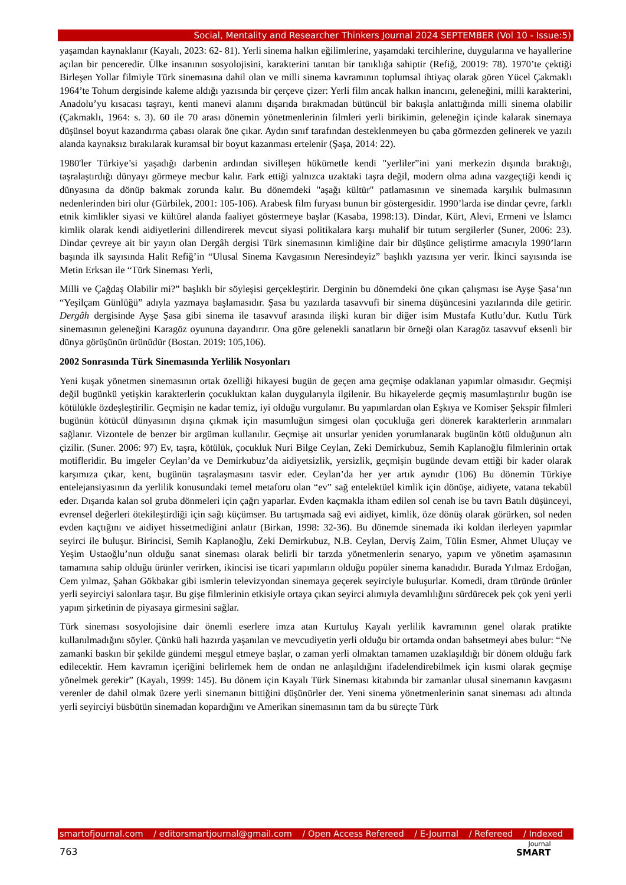Social, Mentality and Researcher Thinkers Journal 2024 SEPTEMBER (Vol 10 - Issue:5)
yaşamdan kaynaklanır (Kayalı, 2023: 62- 81). Yerli sinema halkın eğilimlerine, yaşamdaki tercihlerine, duygularına ve hayallerine açılan bir penceredir. Ülke insanının sosyolojisini, karakterini tanıtan bir tanıklığa sahiptir (Refiğ, 20019: 78). 1970’te çektiği Birleşen Yollar filmiyle Türk sinemasına dahil olan ve milli sinema kavramının toplumsal ihtiyaç olarak gören Yücel Çakmaklı 1964’te Tohum dergisinde kaleme aldığı yazısında bir çerçeve çizer: Yerli film ancak halkın inancını, geleneğini, milli karakterini, Anadolu’yu kısacası taşrayı, kenti manevi alanını dışarıda bırakmadan bütüncül bir bakışla anlattığında milli sinema olabilir (Çakmaklı, 1964: s. 3). 60 ile 70 arası dönemin yönetmenlerinin filmleri yerli birikimin, geleneğin içinde kalarak sinemaya düşünsel boyut kazandırma çabası olarak öne çıkar. Aydın sınıf tarafından desteklenmeyen bu çaba görmezden gelinerek ve yazılı alanda kaynaksız bırakılarak kuramsal bir boyut kazanması ertelenir (Şaşa, 2014: 22).
1980'ler Türkiye’si yaşadığı darbenin ardından sivilleşen hükümetle kendi "yerliler”ini yani merkezin dışında bıraktığı, taşralaştırdığı dünyayı görmeye mecbur kalır. Fark ettiği yalnızca uzaktaki taşra değil, modern olma adına vazgeçtiği kendi iç dünyasına da dönüp bakmak zorunda kalır. Bu dönemdeki "aşağı kültür" patlamasının ve sinemada karşılık bulmasının nedenlerinden biri olur (Gürbilek, 2001: 105-106). Arabesk film furyası bunun bir göstergesidir. 1990’larda ise dindar çevre, farklı etnik kimlikler siyasi ve kültürel alanda faaliyet göstermeye başlar (Kasaba, 1998:13). Dindar, Kürt, Alevi, Ermeni ve İslamcı kimlik olarak kendi aidiyetlerini dillendirerek mevcut siyasi politikalara karşı muhalif bir tutum sergilerler (Suner, 2006: 23). Dindar çevreye ait bir yayın olan Dergâh dergisi Türk sinemasının kimliğine dair bir düşünce geliştirme amacıyla 1990’ların başında ilk sayısında Halit Refiğ’in “Ulusal Sinema Kavgasının Neresindeyiz” başlıklı yazısına yer verir. İkinci sayısında ise Metin Erksan ile “Türk Sineması Yerli,
Milli ve Çağdaş Olabilir mi?” başlıklı bir söyleşisi gerçekleştirir. Derginin bu dönemdeki öne çıkan çalışması ise Ayşe Şasa’nın “Yeşilçam Günlüğü” adıyla yazmaya başlamasıdır. Şasa bu yazılarda tasavvufi bir sinema düşüncesini yazılarında dile getirir. Dergâh dergisinde Ayşe Şasa gibi sinema ile tasavvuf arasında ilişki kuran bir diğer isim Mustafa Kutlu’dur. Kutlu Türk sinemasının geleneğini Karagöz oyununa dayandırır. Ona göre gelenekli sanatların bir örneği olan Karagöz tasavvuf eksenli bir dünya görüşünün ürünüdür (Bostan. 2019: 105,106).
2002 Sonrasında Türk Sinemasında Yerlilik Nosyonları
Yeni kuşak yönetmen sinemasının ortak özelliği hikayesi bugün de geçen ama geçmişe odaklanan yapımlar olmasıdır. Geçmişi değil bugünkü yetişkin karakterlerin çocukluktan kalan duygularıyla ilgilenir. Bu hikayelerde geçmiş masumlaştırılır bugün ise kötülükle özdeşleştirilir. Geçmişin ne kadar temiz, iyi olduğu vurgulanır. Bu yapımlardan olan Eşkıya ve Komiser Şekspir filmleri bugünün kötücül dünyasının dışına çıkmak için masumluğun simgesi olan çocukluğa geri dönerek karakterlerin arınmaları sağlanır. Vizontele de benzer bir argüman kullanılır. Geçmişe ait unsurlar yeniden yorumlanarak bugünün kötü olduğunun altı çizilir. (Suner. 2006: 97) Ev, taşra, kötülük, çocukluk Nuri Bilge Ceylan, Zeki Demirkubuz, Semih Kaplanoğlu filmlerinin ortak motifleridir. Bu imgeler Ceylan’da ve Demirkubuz’da aidiyetsizlik, yersizlik, geçmişin bugünde devam ettiği bir kader olarak karşımıza çıkar, kent, bugünün taşralaşmasını tasvir eder. Ceylan’da her yer artık aynıdır (106) Bu dönemin Türkiye entelejansiyasının da yerlilik konusundaki temel metaforu olan “ev” sağ entelektüel kimlik için dönüşe, aidiyete, vatana tekabül eder. Dışarıda kalan sol gruba dönmeleri için çağrı yaparlar. Evden kaçmakla itham edilen sol cenah ise bu tavrı Batılı düşünceyi, evrensel değerleri ötekileştirdiği için sağı küçümser. Bu tartışmada sağ evi aidiyet, kimlik, öze dönüş olarak görürken, sol neden evden kaçtığını ve aidiyet hissetmediğini anlatır (Birkan, 1998: 32-36). Bu dönemde sinemada iki koldan ilerleyen yapımlar seyirci ile buluşur. Birincisi, Semih Kaplanoğlu, Zeki Demirkubuz, N.B. Ceylan, Derviş Zaim, Tülin Esmer, Ahmet Uluçay ve Yeşim Ustaoğlu’nun olduğu sanat sineması olarak belirli bir tarzda yönetmenlerin senaryo, yapım ve yönetim aşamasının tamamına sahip olduğu ürünler verirken, ikincisi ise ticari yapımların olduğu popüler sinema kanadıdır. Burada Yılmaz Erdoğan, Cem yılmaz, Şahan Gökbakar gibi ismlerin televizyondan sinemaya geçerek seyirciyle buluşurlar. Komedi, dram türünde ürünler yerli seyirciyi salonlara taşır. Bu gişe filmlerinin etkisiyle ortaya çıkan seyirci alımıyla devamlılığını sürdürecek pek çok yeni yerli yapım şirketinin de piyasaya girmesini sağlar.
Türk sineması sosyolojisine dair önemli eserlere imza atan Kurtuluş Kayalı yerlilik kavramının genel olarak pratikte kullanılmadığını söyler. Çünkü hali hazırda yaşanılan ve mevcudiyetin yerli olduğu bir ortamda ondan bahsetmeyi abes bulur: “Ne zamanki baskın bir şekilde gündemi meşgul etmeye başlar, o zaman yerli olmaktan tamamen uzaklaşıldığı bir dönem olduğu fark edilecektir. Hem kavramın içeriğini belirlemek hem de ondan ne anlaşıldığını ifadelendirebilmek için kısmi olarak geçmişe yönelmek gerekir” (Kayalı, 1999: 145). Bu dönem için Kayalı Türk Sineması kitabında bir zamanlar ulusal sinemanın kavgasını verenler de dahil olmak üzere yerli sinemanın bittiğini düşünürler der. Yeni sinema yönetmenlerinin sanat sineması adı altında yerli seyirciyi büsbütün sinemadan kopardığını ve Amerikan sinemasının tam da bu süreçte Türk
smartofjournal.com / editorsmartjournal@gmail.com / Open Access Refereed / E-Journal / Refereed / Indexed
763
Journal
SMART